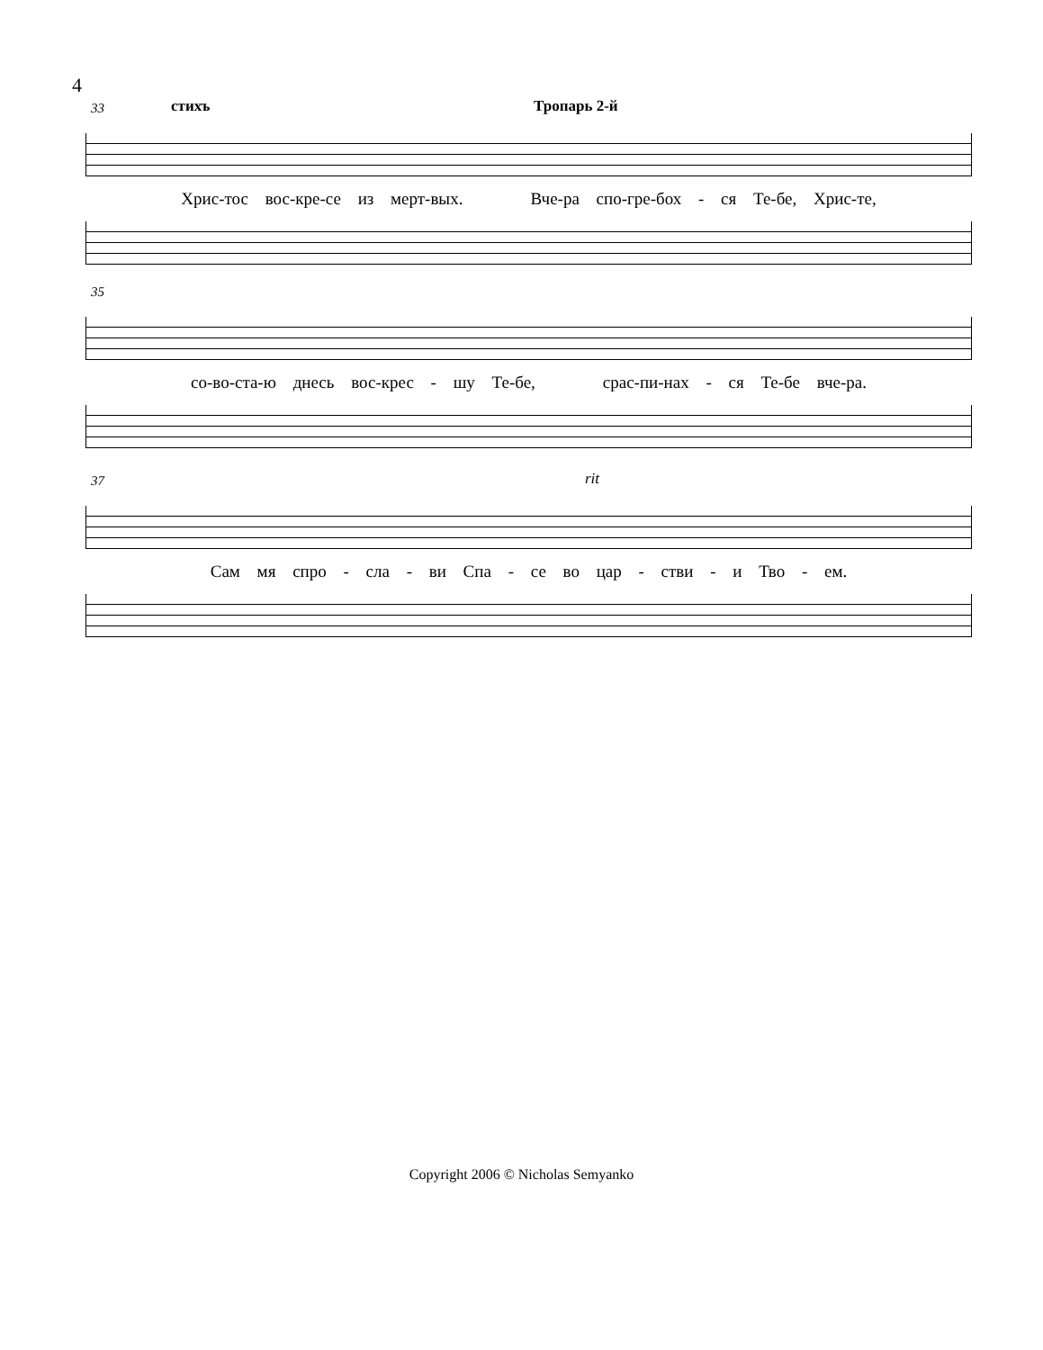4
33 стихъ Тропарь 2-й
Хрис-тос вос-кре-се из мерт-вых. Вче-ра спо-гре-бох - ся Те-бе, Хрис-те,
35
со-во-ста-ю днесь вос-крес - шу Те-бе, срас-пи-нах - ся Те-бе вче-ра.
37 rit
Сам мя спро - сла - ви Спа - се во цар - стви - и Тво - ем.
Copyright 2006 © Nicholas Semyanko